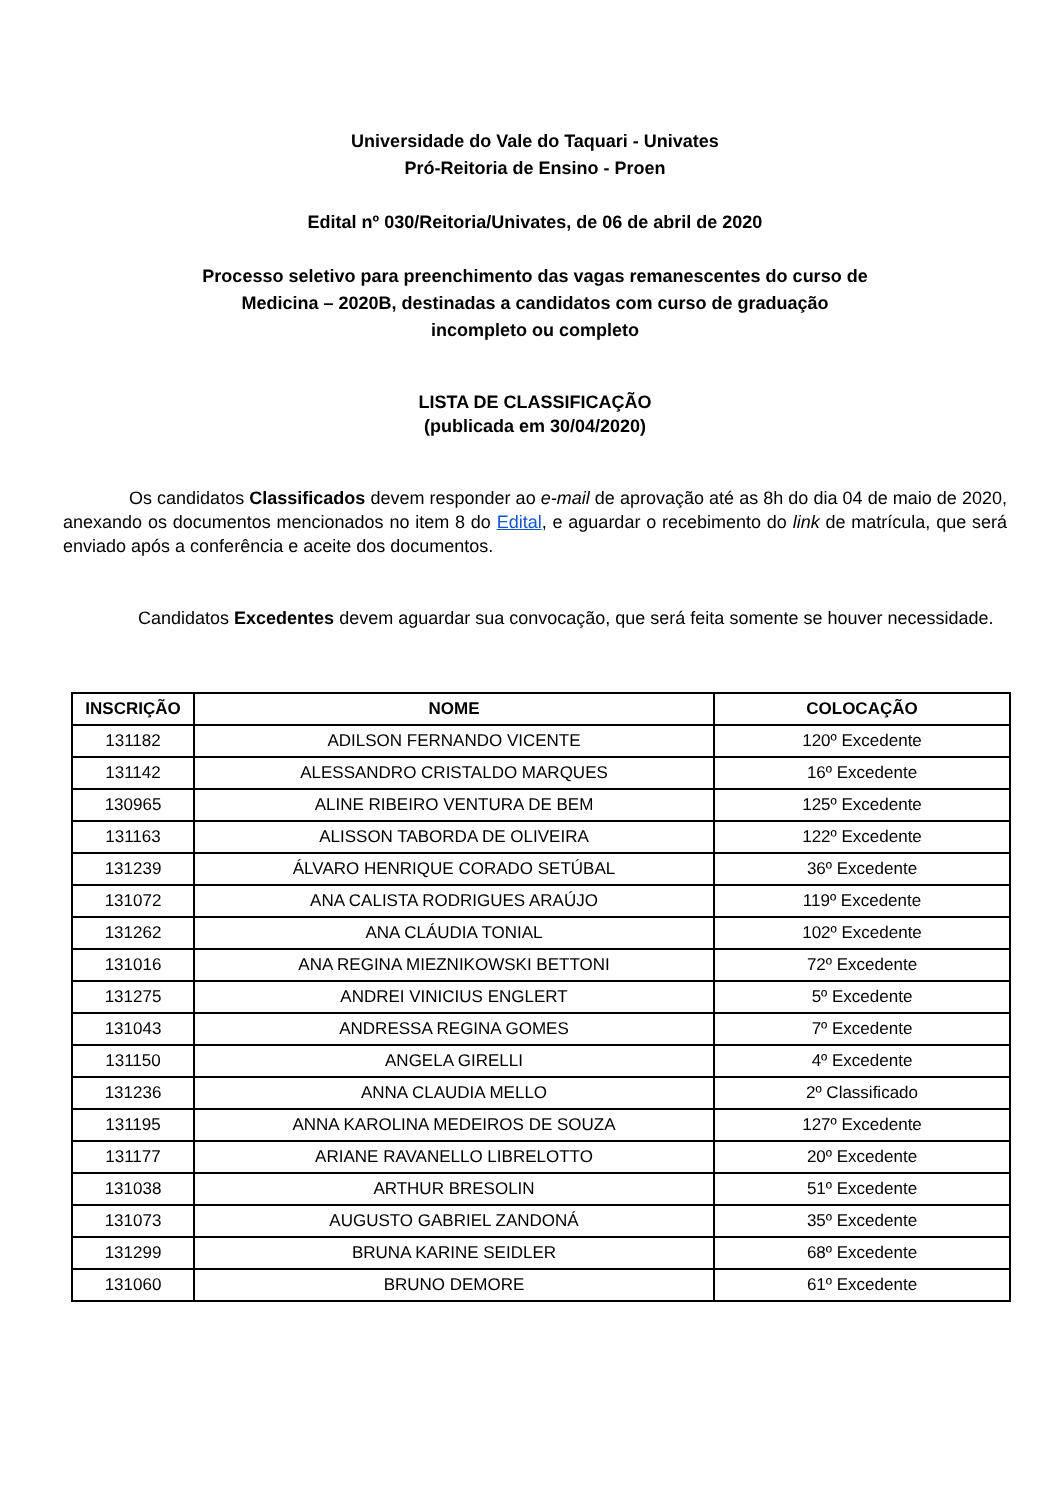Universidade do Vale do Taquari - Univates
Pró-Reitoria de Ensino - Proen
Edital nº 030/Reitoria/Univates, de 06 de abril de 2020
Processo seletivo para preenchimento das vagas remanescentes do curso de
Medicina – 2020B, destinadas a candidatos com curso de graduação
incompleto ou completo
LISTA DE CLASSIFICAÇÃO
(publicada em 30/04/2020)
Os candidatos Classificados devem responder ao e-mail de aprovação até as 8h do dia 04 de maio de 2020, anexando os documentos mencionados no item 8 do Edital, e aguardar o recebimento do link de matrícula, que será enviado após a conferência e aceite dos documentos.
Candidatos Excedentes devem aguardar sua convocação, que será feita somente se houver necessidade.
| INSCRIÇÃO | NOME | COLOCAÇÃO |
| --- | --- | --- |
| 131182 | ADILSON FERNANDO VICENTE | 120º Excedente |
| 131142 | ALESSANDRO CRISTALDO MARQUES | 16º Excedente |
| 130965 | ALINE RIBEIRO VENTURA DE BEM | 125º Excedente |
| 131163 | ALISSON TABORDA DE OLIVEIRA | 122º Excedente |
| 131239 | ÁLVARO HENRIQUE CORADO SETÚBAL | 36º Excedente |
| 131072 | ANA CALISTA RODRIGUES ARAÚJO | 119º Excedente |
| 131262 | ANA CLÁUDIA TONIAL | 102º Excedente |
| 131016 | ANA REGINA MIEZNIKOWSKI BETTONI | 72º Excedente |
| 131275 | ANDREI VINICIUS ENGLERT | 5º Excedente |
| 131043 | ANDRESSA REGINA GOMES | 7º Excedente |
| 131150 | ANGELA GIRELLI | 4º Excedente |
| 131236 | ANNA CLAUDIA MELLO | 2º Classificado |
| 131195 | ANNA KAROLINA MEDEIROS DE SOUZA | 127º Excedente |
| 131177 | ARIANE RAVANELLO LIBRELOTTO | 20º Excedente |
| 131038 | ARTHUR BRESOLIN | 51º Excedente |
| 131073 | AUGUSTO GABRIEL ZANDONÁ | 35º Excedente |
| 131299 | BRUNA KARINE SEIDLER | 68º Excedente |
| 131060 | BRUNO DEMORE | 61º Excedente |